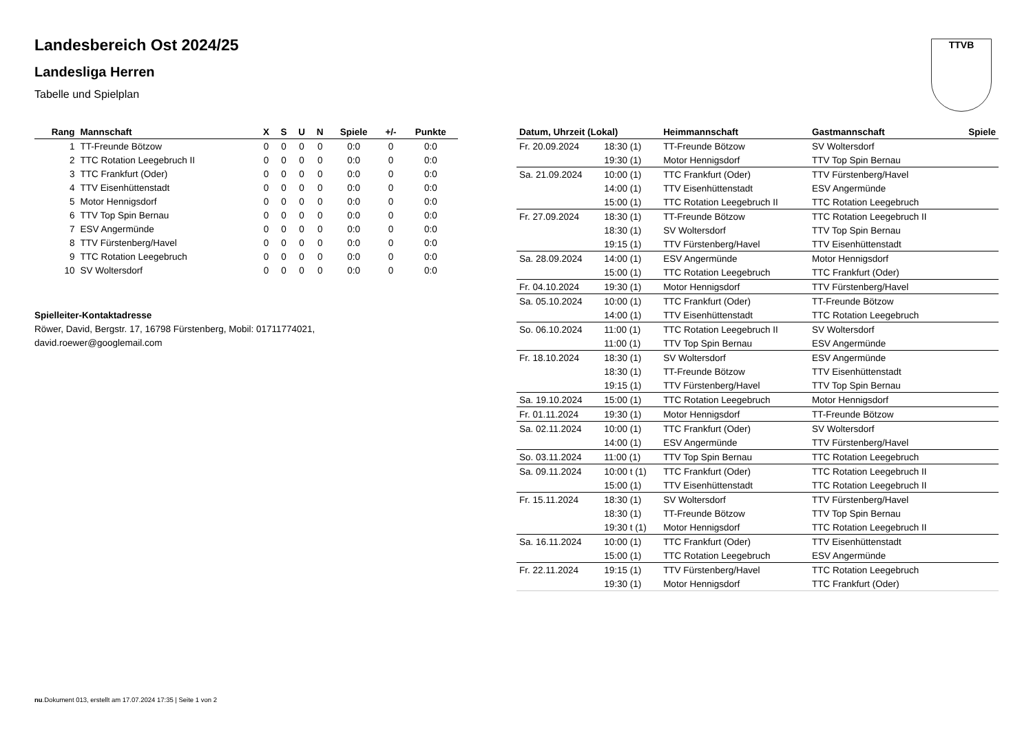TTVB
Landesbereich Ost 2024/25
Landesliga Herren
Tabelle und Spielplan
| Rang | Mannschaft | X | S | U | N | Spiele | +/- | Punkte |
| --- | --- | --- | --- | --- | --- | --- | --- | --- |
| 1 | TT-Freunde Bötzow | 0 | 0 | 0 | 0 | 0:0 | 0 | 0:0 |
| 2 | TTC Rotation Leegebruch II | 0 | 0 | 0 | 0 | 0:0 | 0 | 0:0 |
| 3 | TTC Frankfurt (Oder) | 0 | 0 | 0 | 0 | 0:0 | 0 | 0:0 |
| 4 | TTV Eisenhüttenstadt | 0 | 0 | 0 | 0 | 0:0 | 0 | 0:0 |
| 5 | Motor Hennigsdorf | 0 | 0 | 0 | 0 | 0:0 | 0 | 0:0 |
| 6 | TTV Top Spin Bernau | 0 | 0 | 0 | 0 | 0:0 | 0 | 0:0 |
| 7 | ESV Angermünde | 0 | 0 | 0 | 0 | 0:0 | 0 | 0:0 |
| 8 | TTV Fürstenberg/Havel | 0 | 0 | 0 | 0 | 0:0 | 0 | 0:0 |
| 9 | TTC Rotation Leegebruch | 0 | 0 | 0 | 0 | 0:0 | 0 | 0:0 |
| 10 | SV Woltersdorf | 0 | 0 | 0 | 0 | 0:0 | 0 | 0:0 |
Spielleiter-Kontaktadresse
Röwer, David, Bergstr. 17, 16798 Fürstenberg, Mobil: 01711774021,
david.roewer@googlemail.com
| Datum, Uhrzeit (Lokal) | | Heimmannschaft | Gastmannschaft | Spiele |
| --- | --- | --- | --- | --- |
| Fr. 20.09.2024 | 18:30 (1) | TT-Freunde Bötzow | SV Woltersdorf | |
| | 19:30 (1) | Motor Hennigsdorf | TTV Top Spin Bernau | |
| Sa. 21.09.2024 | 10:00 (1) | TTC Frankfurt (Oder) | TTV Fürstenberg/Havel | |
| | 14:00 (1) | TTV Eisenhüttenstadt | ESV Angermünde | |
| | 15:00 (1) | TTC Rotation Leegebruch II | TTC Rotation Leegebruch | |
| Fr. 27.09.2024 | 18:30 (1) | TT-Freunde Bötzow | TTC Rotation Leegebruch II | |
| | 18:30 (1) | SV Woltersdorf | TTV Top Spin Bernau | |
| | 19:15 (1) | TTV Fürstenberg/Havel | TTV Eisenhüttenstadt | |
| Sa. 28.09.2024 | 14:00 (1) | ESV Angermünde | Motor Hennigsdorf | |
| | 15:00 (1) | TTC Rotation Leegebruch | TTC Frankfurt (Oder) | |
| Fr. 04.10.2024 | 19:30 (1) | Motor Hennigsdorf | TTV Fürstenberg/Havel | |
| Sa. 05.10.2024 | 10:00 (1) | TTC Frankfurt (Oder) | TT-Freunde Bötzow | |
| | 14:00 (1) | TTV Eisenhüttenstadt | TTC Rotation Leegebruch | |
| So. 06.10.2024 | 11:00 (1) | TTC Rotation Leegebruch II | SV Woltersdorf | |
| | 11:00 (1) | TTV Top Spin Bernau | ESV Angermünde | |
| Fr. 18.10.2024 | 18:30 (1) | SV Woltersdorf | ESV Angermünde | |
| | 18:30 (1) | TT-Freunde Bötzow | TTV Eisenhüttenstadt | |
| | 19:15 (1) | TTV Fürstenberg/Havel | TTV Top Spin Bernau | |
| Sa. 19.10.2024 | 15:00 (1) | TTC Rotation Leegebruch | Motor Hennigsdorf | |
| Fr. 01.11.2024 | 19:30 (1) | Motor Hennigsdorf | TT-Freunde Bötzow | |
| Sa. 02.11.2024 | 10:00 (1) | TTC Frankfurt (Oder) | SV Woltersdorf | |
| | 14:00 (1) | ESV Angermünde | TTV Fürstenberg/Havel | |
| So. 03.11.2024 | 11:00 (1) | TTV Top Spin Bernau | TTC Rotation Leegebruch | |
| Sa. 09.11.2024 | 10:00 t (1) | TTC Frankfurt (Oder) | TTC Rotation Leegebruch II | |
| | 15:00 (1) | TTV Eisenhüttenstadt | TTC Rotation Leegebruch II | |
| Fr. 15.11.2024 | 18:30 (1) | SV Woltersdorf | TTV Fürstenberg/Havel | |
| | 18:30 (1) | TT-Freunde Bötzow | TTV Top Spin Bernau | |
| | 19:30 t (1) | Motor Hennigsdorf | TTC Rotation Leegebruch II | |
| Sa. 16.11.2024 | 10:00 (1) | TTC Frankfurt (Oder) | TTV Eisenhüttenstadt | |
| | 15:00 (1) | TTC Rotation Leegebruch | ESV Angermünde | |
| Fr. 22.11.2024 | 19:15 (1) | TTV Fürstenberg/Havel | TTC Rotation Leegebruch | |
| | 19:30 (1) | Motor Hennigsdorf | TTC Frankfurt (Oder) | |
nu.Dokument 013, erstellt am 17.07.2024 17:35 | Seite 1 von 2